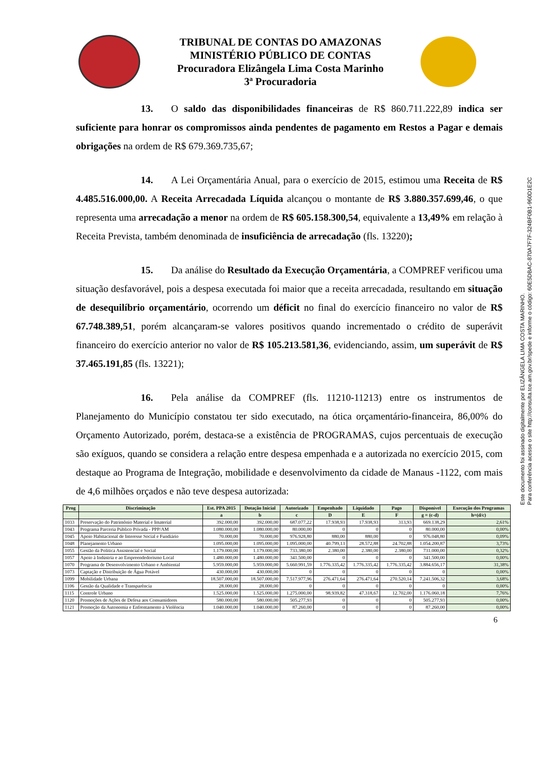TRIBUNAL DE CONTAS DO AMAZONAS
MINISTÉRIO PÚBLICO DE CONTAS
Procuradora Elizângela Lima Costa Marinho
3ª Procuradoria
13. O saldo das disponibilidades financeiras de R$ 860.711.222,89 indica ser suficiente para honrar os compromissos ainda pendentes de pagamento em Restos a Pagar e demais obrigações na ordem de R$ 679.369.735,67;
14. A Lei Orçamentária Anual, para o exercício de 2015, estimou uma Receita de R$ 4.485.516.000,00. A Receita Arrecadada Líquida alcançou o montante de R$ 3.880.357.699,46, o que representa uma arrecadação a menor na ordem de R$ 605.158.300,54, equivalente a 13,49% em relação à Receita Prevista, também denominada de insuficiência de arrecadação (fls. 13220);
15. Da análise do Resultado da Execução Orçamentária, a COMPREF verificou uma situação desfavorável, pois a despesa executada foi maior que a receita arrecadada, resultando em situação de desequilíbrio orçamentário, ocorrendo um déficit no final do exercício financeiro no valor de R$ 67.748.389,51, porém alcançaram-se valores positivos quando incrementado o crédito de superávit financeiro do exercício anterior no valor de R$ 105.213.581,36, evidenciando, assim, um superávit de R$ 37.465.191,85 (fls. 13221);
16. Pela análise da COMPREF (fls. 11210-11213) entre os instrumentos de Planejamento do Município constatou ter sido executado, na ótica orçamentário-financeira, 86,00% do Orçamento Autorizado, porém, destaca-se a existência de PROGRAMAS, cujos percentuais de execução são exíguos, quando se considera a relação entre despesa empenhada e a autorizada no exercício 2015, com destaque ao Programa de Integração, mobilidade e desenvolvimento da cidade de Manaus -1122, com mais de 4,6 milhões orçados e não teve despesa autorizada:
| Prog | Discriminação | Est. PPA 2015 | Dotação Inicial | Autorizado | Empenhado | Liquidado | Pago | Disponível | Execução dos Programas |
| --- | --- | --- | --- | --- | --- | --- | --- | --- | --- |
| | | a | b | c | D | E | F | g = (c-d) | h=(d/c) |
| 1033 | Preservação do Patrimônio Material e Imaterial | 392.000,00 | 392.000,00 | 687.077,22 | 17.938,93 | 17.938,93 | 313,93 | 669.138,29 | 2,61% |
| 1043 | Programa Parceria Público Privada - PPP/AM | 1.080.000,00 | 1.080.000,00 | 80.000,00 | 0 | 0 | 0 | 80.000,00 | 0,00% |
| 1045 | Apoio Habitacional de Interesse Social e Fundiário | 70.000,00 | 70.000,00 | 976.928,80 | 880,00 | 880,00 | 0 | 976.048,80 | 0,09% |
| 1048 | Planejamento Urbano | 1.095.000,00 | 1.095.000,00 | 1.095.000,00 | 40.799,13 | 28.572,88 | 24.702,88 | 1.054.200,87 | 3,73% |
| 1055 | Gestão da Política Assistencial e Social | 1.179.000,00 | 1.179.000,00 | 733.380,00 | 2.380,00 | 2.380,00 | 2.380,00 | 731.000,00 | 0,32% |
| 1057 | Apoio à Indústria e ao Empreendedorismo Local | 1.480.000,00 | 1.480.000,00 | 341.500,00 | 0 | 0 | 0 | 341.500,00 | 0,00% |
| 1070 | Programa de Desenvolvimento Urbano e Ambiental | 5.959.000,00 | 5.959.000,00 | 5.660.991,59 | 1.776.335,42 | 1.776.335,42 | 1.776.335,42 | 3.884.656,17 | 31,38% |
| 1073 | Captação e Distribuição de Água Potável | 430.000,00 | 430.000,00 | 0 | 0 | 0 | 0 | 0 | 0,00% |
| 1099 | Mobilidade Urbana | 18.507.000,00 | 18.507.000,00 | 7.517.977,96 | 276.471,64 | 276.471,64 | 270.520,14 | 7.241.506,32 | 3,68% |
| 1106 | Gestão da Qualidade e Transparência | 28.000,00 | 28.000,00 | 0 | 0 | 0 | 0 | 0 | 0,00% |
| 1115 | Controle Urbano | 1.525.000,00 | 1.525.000,00 | 1.275.000,00 | 98.939,82 | 47.318,67 | 12.702,00 | 1.176.060,18 | 7,76% |
| 1120 | Promoções de Ações de Defesa aos Consumidores | 580.000,00 | 580.000,00 | 505.277,93 | 0 | 0 | 0 | 505.277,93 | 0,00% |
| 1121 | Promoção da Autonomia e Enfrentamento à Violência | 1.040.000,00 | 1.040.000,00 | 87.260,00 | 0 | 0 | 0 | 87.260,00 | 0,00% |
6
Este documento foi assinado digitalmente por ELIZÂNGELA LIMA COSTA MARINHO.
Para conferência acesse o site http://consulta.tce.am.gov.br/spede e informe o código: 60E5DBAC-870A7F7F-324BF0B1-960D1E2C